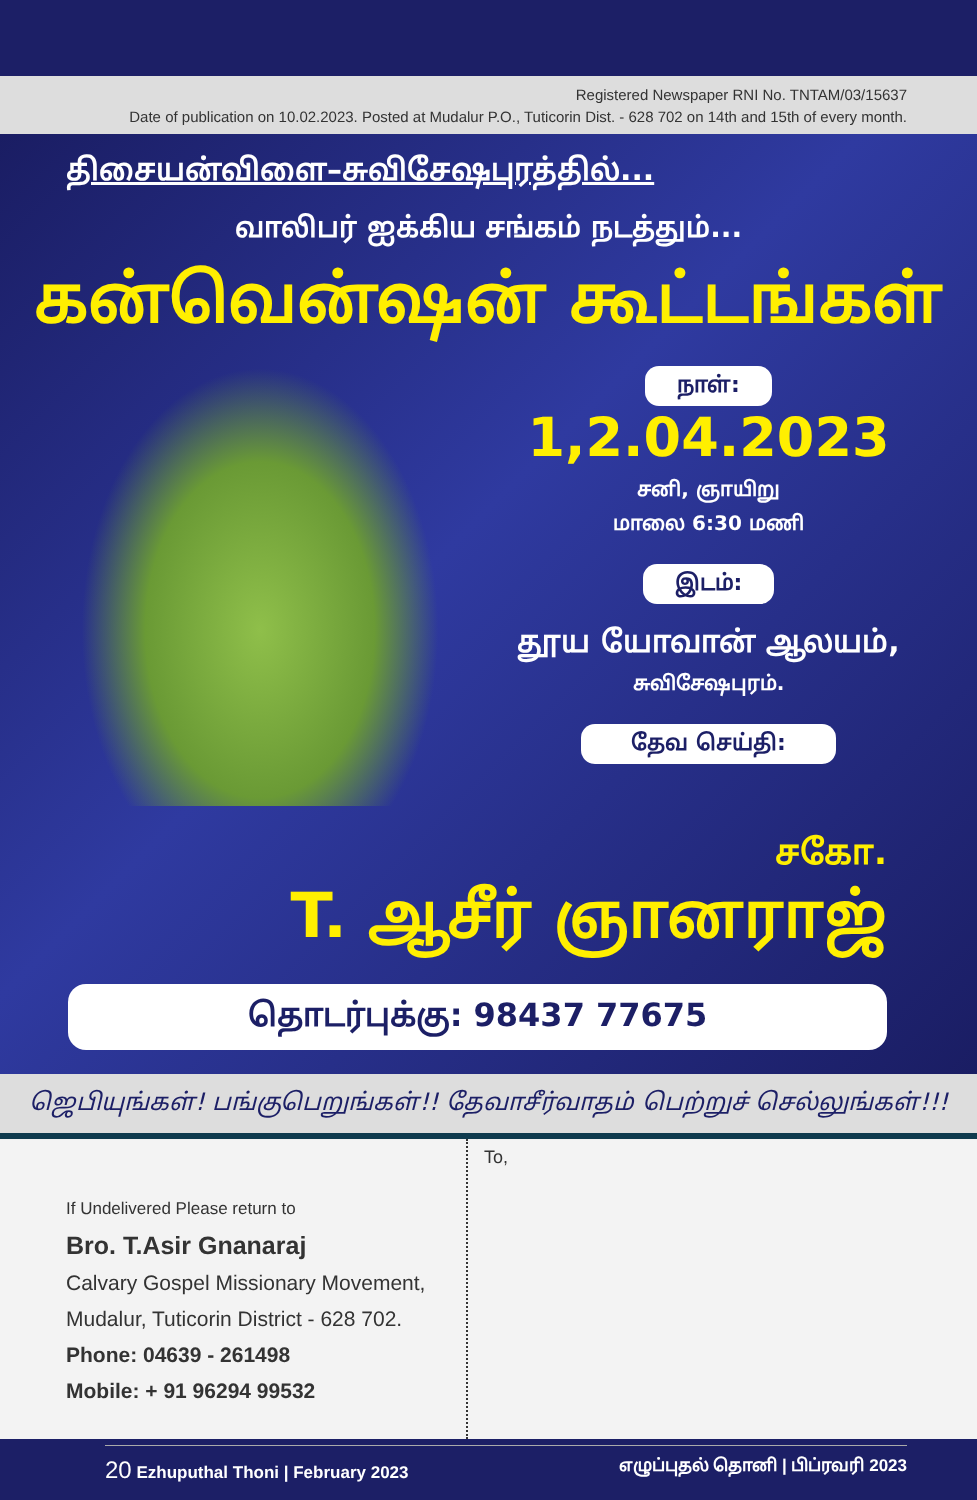Registered Newspaper RNI No. TNTAM/03/15637
Date of publication on 10.02.2023. Posted at Mudalur P.O., Tuticorin Dist. - 628 702 on 14th and 15th of every month.
திசையன்விளை–சுவிசேஷபுரத்தில்...
வாலிபர் ஐக்கிய சங்கம் நடத்தும்...
கன்வென்ஷன் கூட்டங்கள்
நாள்:
1,2.04.2023
சனி, ஞாயிறு
மாலை 6:30 மணி
இடம்:
தூய யோவான் ஆலயம்,
சுவிசேஷபுரம்.
தேவ செய்தி:
சகோ.
T. ஆசீர் ஞானராஜ்
தொடர்புக்கு: 98437 77675
ஜெபியுங்கள்! பங்குபெறுங்கள்!! தேவாசீர்வாதம் பெற்றுச் செல்லுங்கள்!!!
If Undelivered Please return to
Bro. T.Asir Gnanaraj
Calvary Gospel Missionary Movement,
Mudalur, Tuticorin District - 628 702.
Phone: 04639 - 261498
Mobile: + 91 96294 99532
To,
20 Ezhuputhal Thoni | February 2023 எழுப்புதல் தொனி | பிப்ரவரி 2023